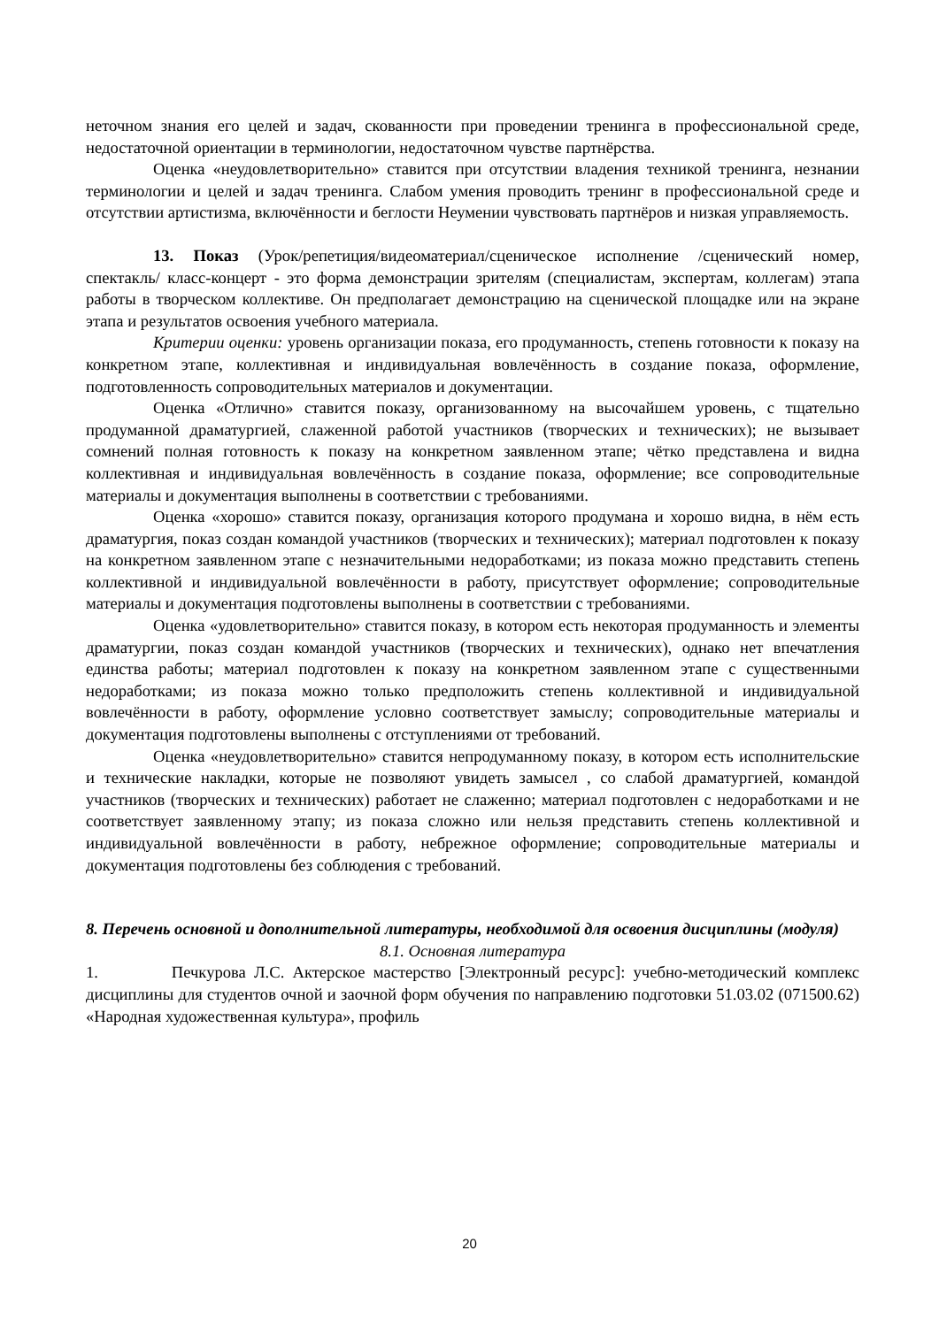неточном знания его целей и задач, скованности при проведении тренинга в профессиональной среде, недостаточной ориентации в терминологии, недостаточном чувстве партнёрства.
Оценка «неудовлетворительно» ставится при отсутствии владения техникой тренинга, незнании терминологии и целей и задач тренинга. Слабом умения проводить тренинг в профессиональной среде и отсутствии артистизма, включённости и беглости Неумении чувствовать партнёров и низкая управляемость.
13. Показ (Урок/репетиция/видеоматериал/сценическое исполнение /сценический номер, спектакль/ класс-концерт - это форма демонстрации зрителям (специалистам, экспертам, коллегам) этапа работы в творческом коллективе. Он предполагает демонстрацию на сценической площадке или на экране этапа и результатов освоения учебного материала.
Критерии оценки: уровень организации показа, его продуманность, степень готовности к показу на конкретном этапе, коллективная и индивидуальная вовлечённость в создание показа, оформление, подготовленность сопроводительных материалов и документации.
Оценка «Отлично» ставится показу, организованному на высочайшем уровень, с тщательно продуманной драматургией, слаженной работой участников (творческих и технических); не вызывает сомнений полная готовность к показу на конкретном заявленном этапе; чётко представлена и видна коллективная и индивидуальная вовлечённость в создание показа, оформление; все сопроводительные материалы и документация выполнены в соответствии с требованиями.
Оценка «хорошо» ставится показу, организация которого продумана и хорошо видна, в нём есть драматургия, показ создан командой участников (творческих и технических); материал подготовлен к показу на конкретном заявленном этапе с незначительными недоработками; из показа можно представить степень коллективной и индивидуальной вовлечённости в работу, присутствует оформление; сопроводительные материалы и документация подготовлены выполнены в соответствии с требованиями.
Оценка «удовлетворительно» ставится показу, в котором есть некоторая продуманность и элементы драматургии, показ создан командой участников (творческих и технических), однако нет впечатления единства работы; материал подготовлен к показу на конкретном заявленном этапе с существенными недоработками; из показа можно только предположить степень коллективной и индивидуальной вовлечённости в работу, оформление условно соответствует замыслу; сопроводительные материалы и документация подготовлены выполнены с отступлениями от требований.
Оценка «неудовлетворительно» ставится непродуманному показу, в котором есть исполнительские и технические накладки, которые не позволяют увидеть замысел , со слабой драматургией, командой участников (творческих и технических) работает не слаженно; материал подготовлен с недоработками и не соответствует заявленному этапу; из показа сложно или нельзя представить степень коллективной и индивидуальной вовлечённости в работу, небрежное оформление; сопроводительные материалы и документация подготовлены без соблюдения с требований.
8. Перечень основной и дополнительной литературы, необходимой для освоения дисциплины (модуля)
8.1. Основная литература
1. Печкурова Л.С. Актерское мастерство [Электронный ресурс]: учебно-методический комплекс дисциплины для студентов очной и заочной форм обучения по направлению подготовки 51.03.02 (071500.62) «Народная художественная культура», профиль
20